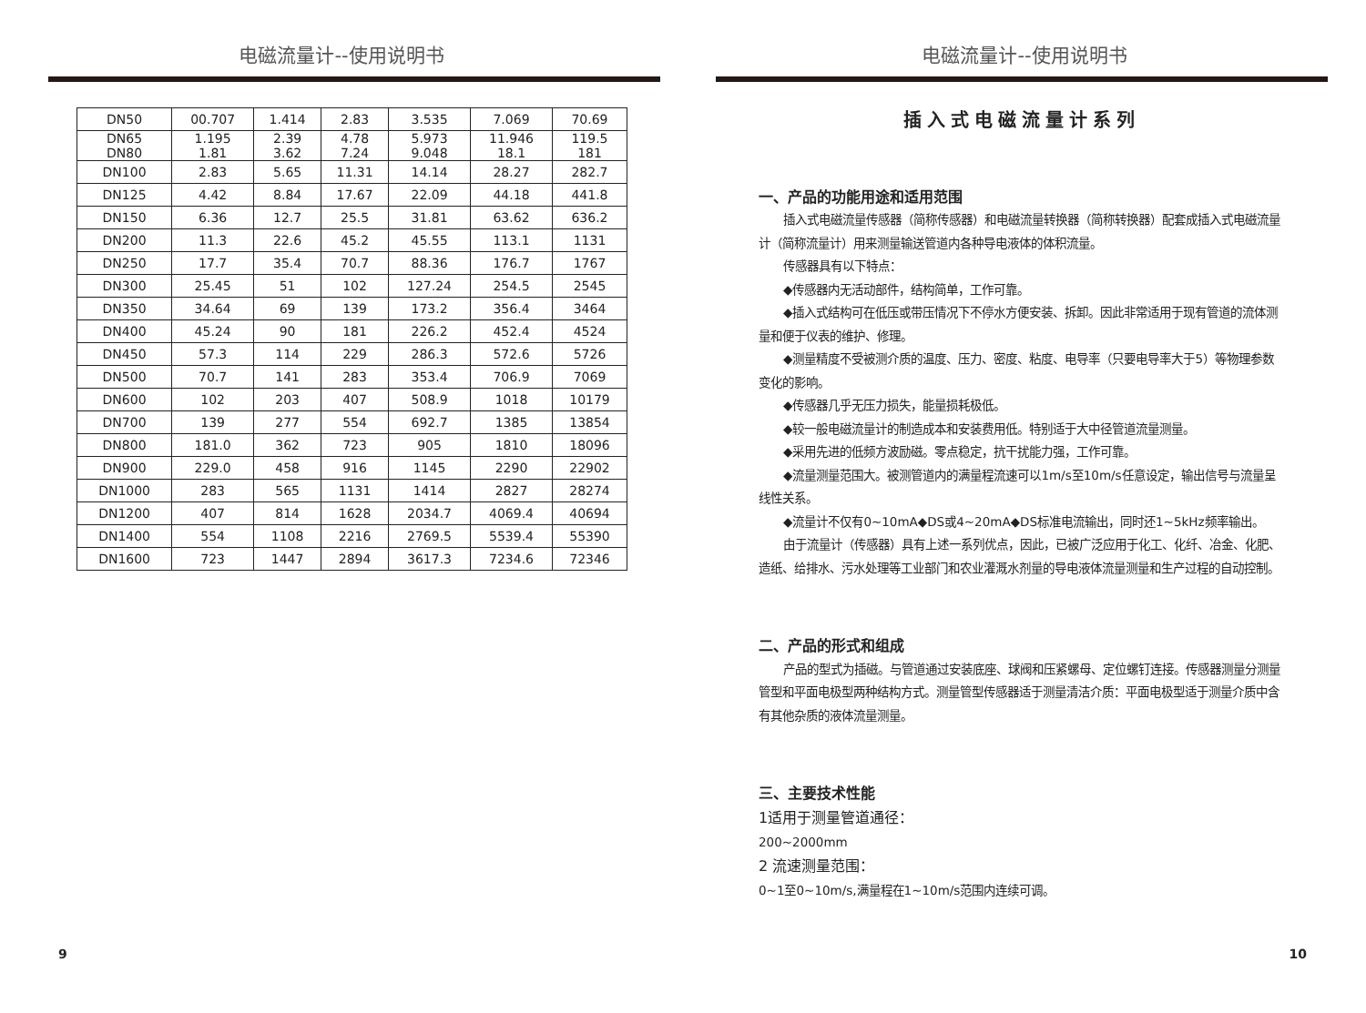电磁流量计--使用说明书
| DN50 | 00.707 | 1.414 | 2.83 | 3.535 | 7.069 | 70.69 |
| DN65 DN80 | 1.195 1.81 | 2.39 3.62 | 4.78 7.24 | 5.973 9.048 | 11.946 18.1 | 119.5 181 |
| DN100 | 2.83 | 5.65 | 11.31 | 14.14 | 28.27 | 282.7 |
| DN125 | 4.42 | 8.84 | 17.67 | 22.09 | 44.18 | 441.8 |
| DN150 | 6.36 | 12.7 | 25.5 | 31.81 | 63.62 | 636.2 |
| DN200 | 11.3 | 22.6 | 45.2 | 45.55 | 113.1 | 1131 |
| DN250 | 17.7 | 35.4 | 70.7 | 88.36 | 176.7 | 1767 |
| DN300 | 25.45 | 51 | 102 | 127.24 | 254.5 | 2545 |
| DN350 | 34.64 | 69 | 139 | 173.2 | 356.4 | 3464 |
| DN400 | 45.24 | 90 | 181 | 226.2 | 452.4 | 4524 |
| DN450 | 57.3 | 114 | 229 | 286.3 | 572.6 | 5726 |
| DN500 | 70.7 | 141 | 283 | 353.4 | 706.9 | 7069 |
| DN600 | 102 | 203 | 407 | 508.9 | 1018 | 10179 |
| DN700 | 139 | 277 | 554 | 692.7 | 1385 | 13854 |
| DN800 | 181.0 | 362 | 723 | 905 | 1810 | 18096 |
| DN900 | 229.0 | 458 | 916 | 1145 | 2290 | 22902 |
| DN1000 | 283 | 565 | 1131 | 1414 | 2827 | 28274 |
| DN1200 | 407 | 814 | 1628 | 2034.7 | 4069.4 | 40694 |
| DN1400 | 554 | 1108 | 2216 | 2769.5 | 5539.4 | 55390 |
| DN1600 | 723 | 1447 | 2894 | 3617.3 | 7234.6 | 72346 |
9
电磁流量计--使用说明书
插入式电磁流量计系列
一、产品的功能用途和适用范围
插入式电磁流量传感器（简称传感器）和电磁流量转换器（简称转换器）配套成插入式电磁流量计（简称流量计）用来测量输送管道内各种导电液体的体积流量。
传感器具有以下特点：
◆传感器内无活动部件，结构简单，工作可靠。
◆插入式结构可在低压或带压情况下不停水方便安装、拆卸。因此非常适用于现有管道的流体测量和便于仪表的维护、修理。
◆测量精度不受被测介质的温度、压力、密度、粘度、电导率（只要电导率大于5）等物理参数变化的影响。
◆传感器几乎无压力损失，能量损耗极低。
◆较一般电磁流量计的制造成本和安装费用低。特别适于大中径管道流量测量。
◆采用先进的低频方波励磁。零点稳定，抗干扰能力强，工作可靠。
◆流量测量范围大。被测管道内的满量程流速可以1m/s至10m/s任意设定，输出信号与流量呈线性关系。
◆流量计不仅有0~10mA◆DS或4~20mA◆DS标准电流输出，同时还1~5kHz频率输出。
由于流量计（传感器）具有上述一系列优点，因此，已被广泛应用于化工、化纤、冶金、化肥、造纸、给排水、污水处理等工业部门和农业灌溉水剂量的导电液体流量测量和生产过程的自动控制。
二、产品的形式和组成
产品的型式为插磁。与管道通过安装底座、球阀和压紧螺母、定位螺钉连接。传感器测量分测量管型和平面电极型两种结构方式。测量管型传感器适于测量清洁介质：平面电极型适于测量介质中含有其他杂质的液体流量测量。
三、主要技术性能
1适用于测量管道通径：
200~2000mm
2 流速测量范围：
0~1至0~10m/s,满量程在1~10m/s范围内连续可调。
10